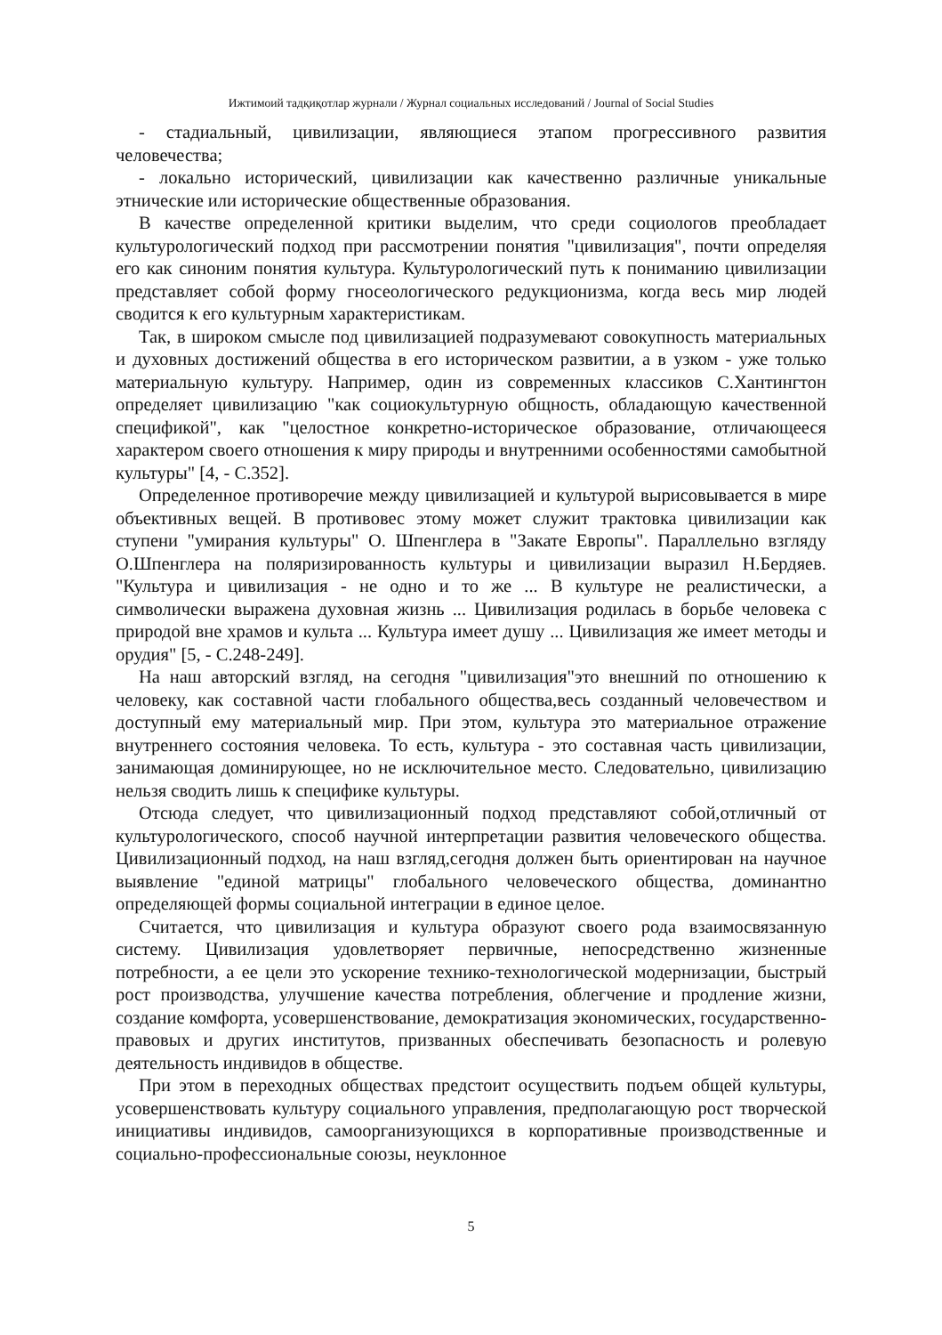Ижтимоий тадқиқотлар журнали / Журнал социальных исследований / Journal of Social Studies
- стадиальный, цивилизации, являющиеся этапом прогрессивного развития человечества;
- локально исторический, цивилизации как качественно различные уникальные этнические или исторические общественные образования.
В качестве определенной критики выделим, что среди социологов преобладает культурологический подход при рассмотрении понятия "цивилизация", почти определяя его как синоним понятия культура. Культурологический путь к пониманию цивилизации представляет собой форму гносеологического редукционизма, когда весь мир людей сводится к его культурным характеристикам.
Так, в широком смысле под цивилизацией подразумевают совокупность материальных и духовных достижений общества в его историческом развитии, а в узком - уже только материальную культуру. Например, один из современных классиков С.Хантингтон определяет цивилизацию "как социокультурную общность, обладающую качественной спецификой", как "целостное конкретно-историческое образование, отличающееся характером своего отношения к миру природы и внутренними особенностями самобытной культуры" [4, - С.352].
Определенное противоречие между цивилизацией и культурой вырисовывается в мире объективных вещей. В противовес этому может служит трактовка цивилизации как ступени "умирания культуры" О. Шпенглера в "Закате Европы". Параллельно взгляду О.Шпенглера на поляризированность культуры и цивилизации выразил Н.Бердяев. "Культура и цивилизация - не одно и то же ... В культуре не реалистически, а символически выражена духовная жизнь ... Цивилизация родилась в борьбе человека с природой вне храмов и культа ... Культура имеет душу ... Цивилизация же имеет методы и орудия" [5, - С.248-249].
На наш авторский взгляд, на сегодня "цивилизация"это внешний по отношению к человеку, как составной части глобального общества,весь созданный человечеством и доступный ему материальный мир. При этом, культура это материальное отражение внутреннего состояния человека. То есть, культура - это составная часть цивилизации, занимающая доминирующее, но не исключительное место. Следовательно, цивилизацию нельзя сводить лишь к специфике культуры.
Отсюда следует, что цивилизационный подход представляют собой,отличный от культурологического, способ научной интерпретации развития человеческого общества. Цивилизационный подход, на наш взгляд,сегодня должен быть ориентирован на научное выявление "единой матрицы" глобального человеческого общества, доминантно определяющей формы социальной интеграции в единое целое.
Считается, что цивилизация и культура образуют своего рода взаимосвязанную систему. Цивилизация удовлетворяет первичные, непосредственно жизненные потребности, а ее цели это ускорение технико-технологической модернизации, быстрый рост производства, улучшение качества потребления, облегчение и продление жизни, создание комфорта, усовершенствование, демократизация экономических, государственно-правовых и других институтов, призванных обеспечивать безопасность и ролевую деятельность индивидов в обществе.
При этом в переходных обществах предстоит осуществить подъем общей культуры, усовершенствовать культуру социального управления, предполагающую рост творческой инициативы индивидов, самоорганизующихся в корпоративные производственные и социально-профессиональные союзы, неуклонное
5